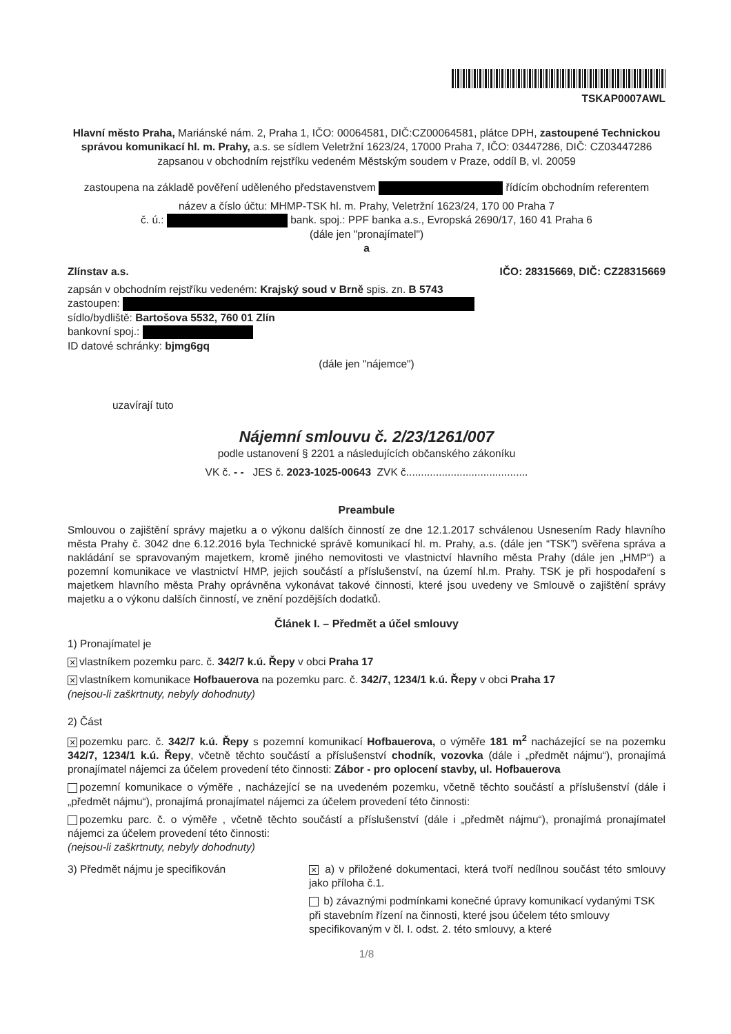TSKAP0007AWL
Hlavní město Praha, Mariánské nám. 2, Praha 1, IČO: 00064581, DIČ:CZ00064581, plátce DPH, zastoupené Technickou správou komunikací hl. m. Prahy, a.s. se sídlem Veletržní 1623/24, 17000 Praha 7, IČO: 03447286, DIČ: CZ03447286 zapsanou v obchodním rejstříku vedeném Městským soudem v Praze, oddíl B, vl. 20059
zastoupena na základě pověření uděleného představenstvem řídícím obchodním referentem
název a číslo účtu: MHMP-TSK hl. m. Prahy, Veletržní 1623/24, 170 00 Praha 7
č. ú.: bank. spoj.: PPF banka a.s., Evropská 2690/17, 160 41 Praha 6
(dále jen "pronajímatel")
a
Zlínstav a.s. IČO: 28315669, DIČ: CZ28315669
zapsán v obchodním rejstříku vedeném: Krajský soud v Brně spis. zn. B 5743
zastoupen:
sídlo/bydliště: Bartošova 5532, 760 01 Zlín
bankovní spoj.:
ID datové schránky: bjmg6gq
(dále jen "nájemce")
uzavírají tuto
Nájemní smlouvu č. 2/23/1261/007
podle ustanovení § 2201 a následujících občanského zákoníku
VK č. - - JES č. 2023-1025-00643 ZVK č.........................................
Preambule
Smlouvou o zajištění správy majetku a o výkonu dalších činností ze dne 12.1.2017 schválenou Usnesením Rady hlavního města Prahy č. 3042 dne 6.12.2016 byla Technické správě komunikací hl. m. Prahy, a.s. (dále jen “TSK”) svěřena správa a nakládání se spravovaným majetkem, kromě jiného nemovitosti ve vlastnictví hlavního města Prahy (dále jen „HMP“) a pozemní komunikace ve vlastnictví HMP, jejich součástí a příslušenství, na území hl.m. Prahy. TSK je při hospodaření s majetkem hlavního města Prahy oprávněna vykonávat takové činnosti, které jsou uvedeny ve Smlouvě o zajištění správy majetku a o výkonu dalších činností, ve znění pozdějších dodatků.
Článek I. – Předmět a účel smlouvy
1) Pronajímatel je
✕ vlastníkem pozemku parc. č. 342/7 k.ú. Řepy v obci Praha 17
✕ vlastníkem komunikace Hofbauerova na pozemku parc. č. 342/7, 1234/1 k.ú. Řepy v obci Praha 17
(nejsou-li zaškrtnuty, nebyly dohodnuty)
2) Část
✕ pozemku parc. č. 342/7 k.ú. Řepy s pozemní komunikací Hofbauerova, o výměře 181 m<sup>2</sup> nacházející se na pozemku 342/7, 1234/1 k.ú. Řepy, včetně těchto součástí a příslušenství chodník, vozovka (dále i „předmět nájmu“), pronajímá pronajímatel nájemci za účelem provedení této činnosti: Zábor - pro oplocení stavby, ul. Hofbauerova
pozemní komunikace o výměře , nacházející se na uvedeném pozemku, včetně těchto součástí a příslušenství (dále i „předmět nájmu“), pronajímá pronajímatel nájemci za účelem provedení této činnosti:
pozemku parc. č. o výměře , včetně těchto součástí a příslušenství (dále i „předmět nájmu“), pronajímá pronajímatel nájemci za účelem provedení této činnosti:
(nejsou-li zaškrtnuty, nebyly dohodnuty)
3) Předmět nájmu je specifikován
✕ a) v přiložené dokumentaci, která tvoří nedílnou součást této smlouvy jako příloha č.1.
b) závaznými podmínkami konečné úpravy komunikací vydanými TSK při stavebním řízení na činnosti, které jsou účelem této smlouvy specifikovaným v čl. I. odst. 2. této smlouvy, a které
1/8